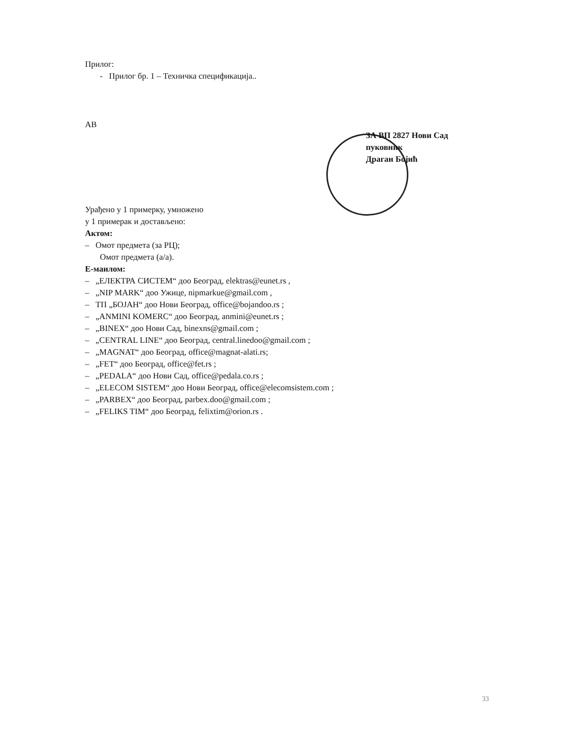Прилог:
- Прилог бр. 1 – Техничка спецификација..
AB
ЗА ВП 2827 Нови Сад
пуковник
Драган Бојић
Урађено у 1 примерку, умножено
у 1 примерак и достављено:
Актом:
– Омот предмета (за РЦ);
Омот предмета (а/а).
Е-маилом:
– „ЕЛЕКТРА СИСТЕМ“ доо Београд, elektras@eunet.rs ,
– „NIP MARK“ доо Ужице, nipmarkue@gmail.com ,
– ТП „БОЈАН“ доо Нови Београд, office@bojandoo.rs ;
– „ANMINI KOMERC“ доо Београд, anmini@eunet.rs ;
– „BINEX“ доо Нови Сад, binexns@gmail.com ;
– „CENTRAL LINE“ доо Београд, central.linedoo@gmail.com ;
– „MAGNAT“ доо Београд, office@magnat-alati.rs;
– „FET“ доо Београд, office@fet.rs ;
– „PEDALA“ доо Нови Сад, office@pedala.co.rs ;
– „ELECOM SISTEM“ доо Нови Београд, office@elecomsistem.com ;
– „PARBEX“ доо Београд, parbex.doo@gmail.com ;
– „FELIKS TIM“ доо Београд, felixtim@orion.rs .
33